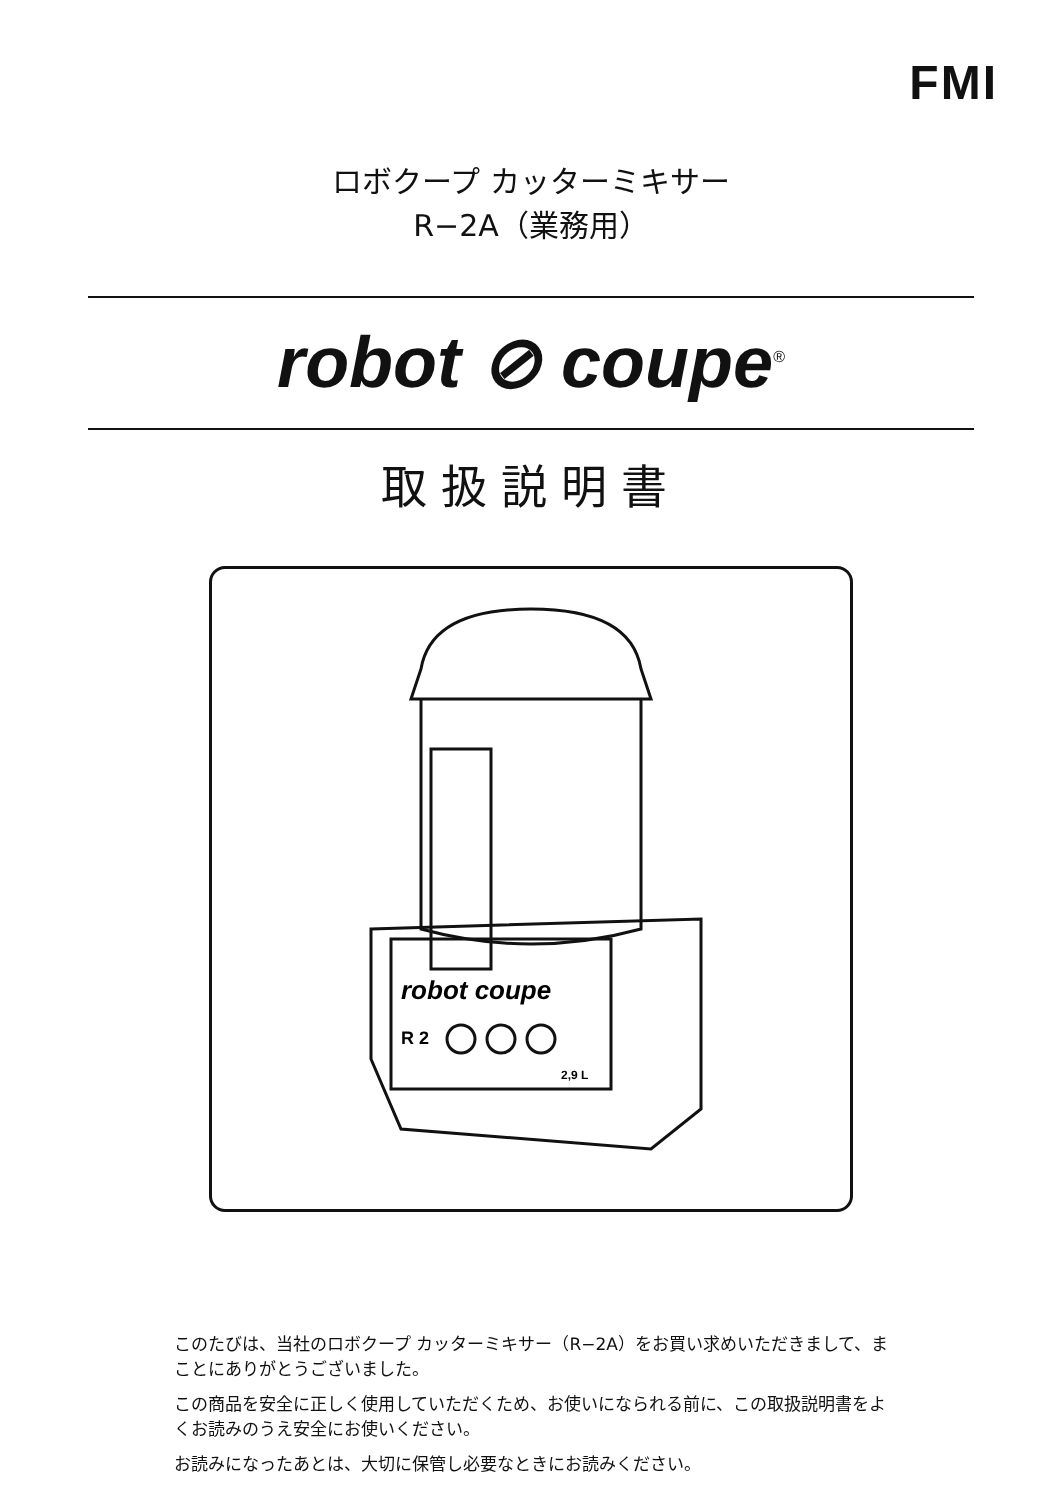FMI
ロボクープ カッターミキサー
R−2A（業務用）
robot ⊘ coupe<sup>®</sup>
取扱説明書
robot coupe
R 2
2,9 L
このたびは、当社のロボクープ カッターミキサー（R−2A）をお買い求めいただきまして、まことにありがとうございました。
この商品を安全に正しく使用していただくため、お使いになられる前に、この取扱説明書をよくお読みのうえ安全にお使いください。
お読みになったあとは、大切に保管し必要なときにお読みください。